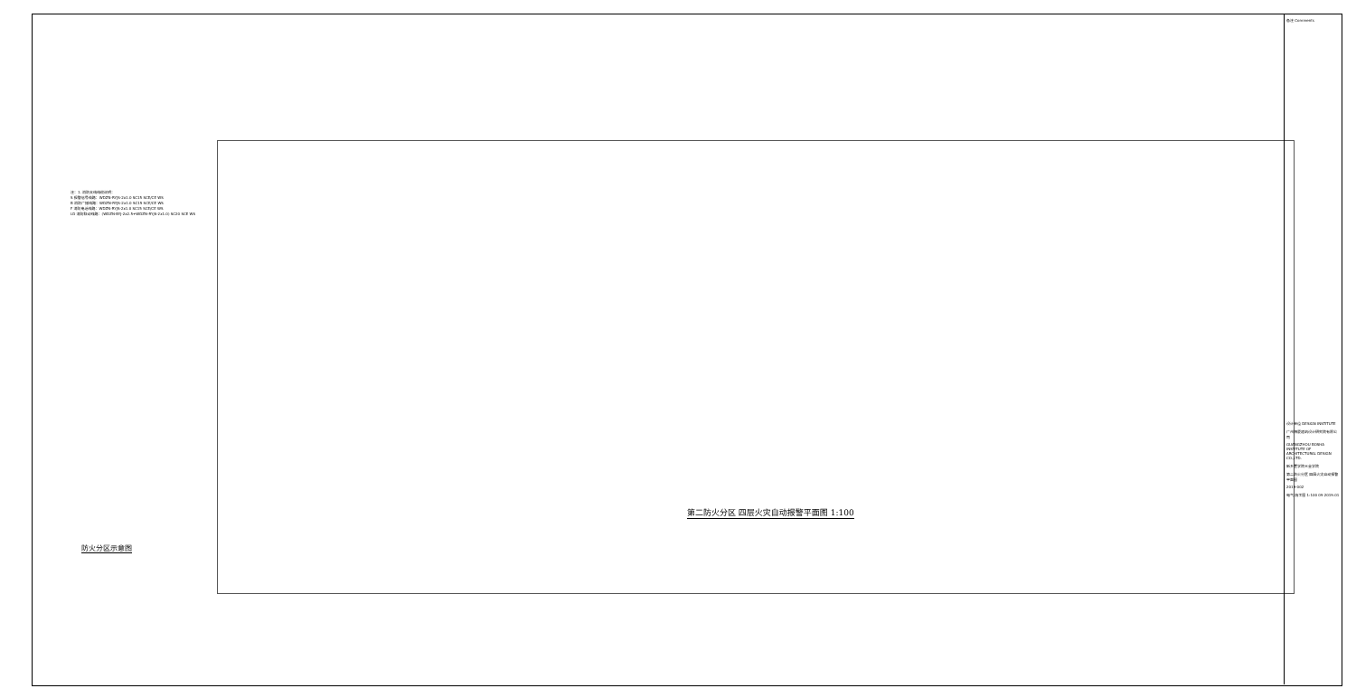注：1. 消防支线线缆说明：
S 报警信号线路：WDZN-RYJS-2x1.0 SC15 SCE/CE WS
B 消防广播线路：WDZN-RYJS-2x1.0 SC15 SCE/CE WS
F 消防电话线路：WDZN-RYJS-2x1.0 SC15 SCE/CE WS
LD 消防联动线路：(WDZN-BYJ-2x2.5+WDZN-RYJS-2x1.0) SC20 SCE WS
第二防火分区 四层火灾自动报警平面图 1:100
防火分区示意图
备注 Comments
设计单位 DESIGN INSTITUTE
广州博厦建筑设计研究院有限公司
GUANGZHOU BOSHA INSTITUTE OF ARCHITECTURAL DESIGN CO.,LTD.
新乡医学院三全学院
第二防火分区 四层火灾自动报警平面图
2019-002
电气 施工图 1:100 09 2019.01